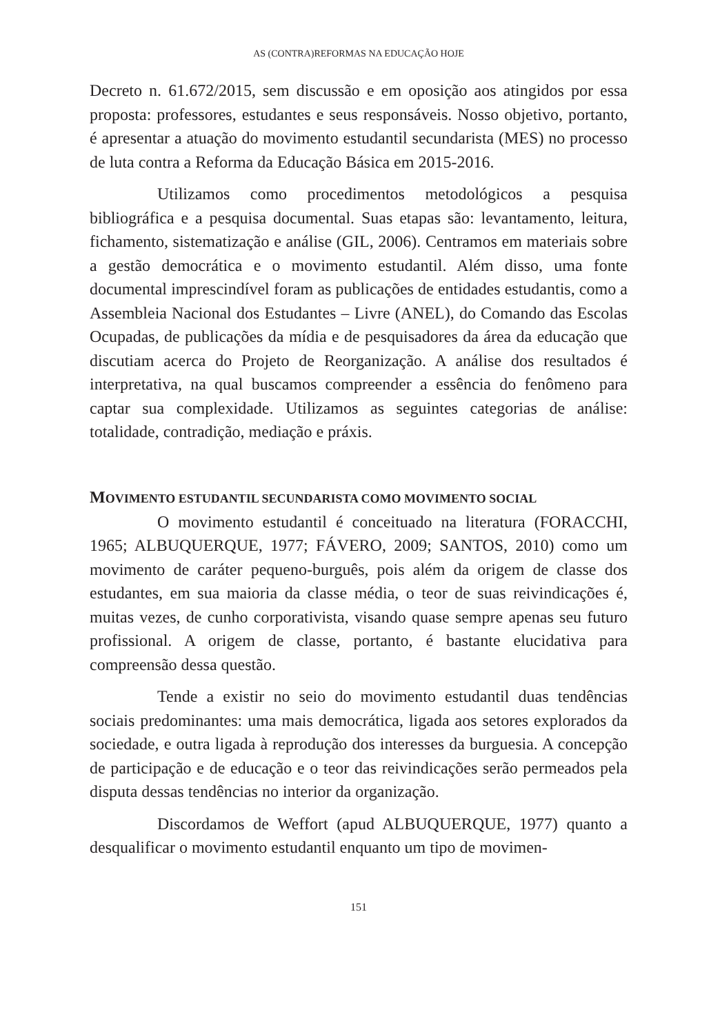AS (CONTRA)REFORMAS NA EDUCAÇÃO HOJE
Decreto n. 61.672/2015, sem discussão e em oposição aos atingidos por essa proposta: professores, estudantes e seus responsáveis. Nosso objetivo, portanto, é apresentar a atuação do movimento estudantil secundarista (MES) no processo de luta contra a Reforma da Educação Básica em 2015-2016.
Utilizamos como procedimentos metodológicos a pesquisa bibliográfica e a pesquisa documental. Suas etapas são: levantamento, leitura, fichamento, sistematização e análise (GIL, 2006). Centramos em materiais sobre a gestão democrática e o movimento estudantil. Além disso, uma fonte documental imprescindível foram as publicações de entidades estudantis, como a Assembleia Nacional dos Estudantes – Livre (ANEL), do Comando das Escolas Ocupadas, de publicações da mídia e de pesquisadores da área da educação que discutiam acerca do Projeto de Reorganização. A análise dos resultados é interpretativa, na qual buscamos compreender a essência do fenômeno para captar sua complexidade. Utilizamos as seguintes categorias de análise: totalidade, contradição, mediação e práxis.
MOVIMENTO ESTUDANTIL SECUNDARISTA COMO MOVIMENTO SOCIAL
O movimento estudantil é conceituado na literatura (FORACCHI, 1965; ALBUQUERQUE, 1977; FÁVERO, 2009; SANTOS, 2010) como um movimento de caráter pequeno-burguês, pois além da origem de classe dos estudantes, em sua maioria da classe média, o teor de suas reivindicações é, muitas vezes, de cunho corporativista, visando quase sempre apenas seu futuro profissional. A origem de classe, portanto, é bastante elucidativa para compreensão dessa questão.
Tende a existir no seio do movimento estudantil duas tendências sociais predominantes: uma mais democrática, ligada aos setores explorados da sociedade, e outra ligada à reprodução dos interesses da burguesia. A concepção de participação e de educação e o teor das reivindicações serão permeados pela disputa dessas tendências no interior da organização.
Discordamos de Weffort (apud ALBUQUERQUE, 1977) quanto a desqualificar o movimento estudantil enquanto um tipo de movimen-
151